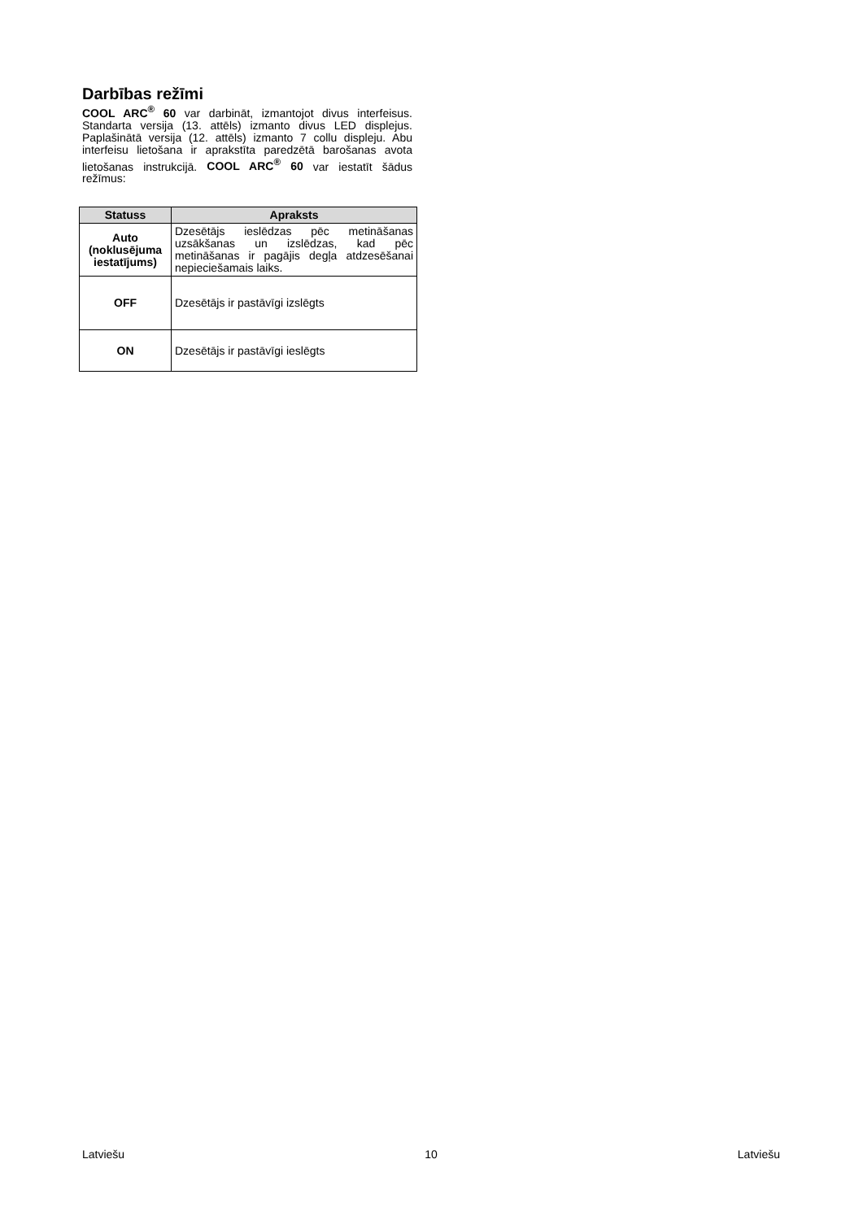Darbības režīmi
COOL ARC<sup>®</sup> 60 var darbināt, izmantojot divus interfeisus. Standarta versija (13. attēls) izmanto divus LED displejus. Paplašinātā versija (12. attēls) izmanto 7 collu displeju. Abu interfeisu lietošana ir aprakstīta paredzētā barošanas avota lietošanas instrukcijā. COOL ARC<sup>®</sup> 60 var iestatīt šādus režīmus:
| Statuss | Apraksts |
| --- | --- |
| Auto (noklusējuma iestatījums) | Dzesētājs ieslēdzas pēc metināšanas uzsākšanas un izslēdzas, kad pēc metināšanas ir pagājis degļa atdzesēšanai nepieciešamais laiks. |
| OFF | Dzesētājs ir pastāvīgi izslēgts |
| ON | Dzesētājs ir pastāvīgi ieslēgts |
Latviešu 10 Latviešu